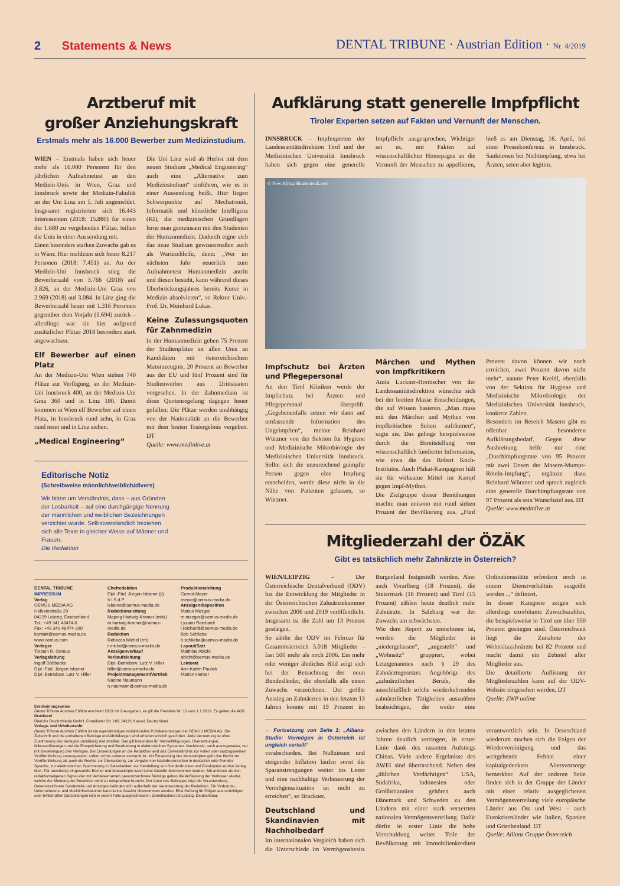2 Statements & News
DENTAL TRIBUNE · Austrian Edition · Nr. 4/2019
Arztberuf mit
großer Anziehungskraft
Erstmals mehr als 16.000 Bewerber zum Medizinstudium.
WIEN – Erstmals haben sich heuer mehr als 16.000 Personen für den jährlichen Aufnahmetest an den Medizin-Unis in Wien, Graz und Innsbruck sowie der Medizin-Fakultät an der Uni Linz am 5. Juli angemeldet. Insgesamt registrierten sich 16.443 Interessenten (2018: 15.880) für einen der 1.680 zu vergebenden Plätze, teilten die Unis in einer Aussendung mit.
Einen besonders starken Zuwachs gab es in Wien: Hier meldeten sich heuer 8.217 Personen (2018: 7.451) an. An der Medizin-Uni Innsbruck stieg die Bewerberzahl von 3.766 (2018) auf 3.826, an der Medizin-Uni Graz von 2.969 (2018) auf 3.084. In Linz ging die Bewerberzahl heuer mit 1.316 Personen gegenüber dem Vorjahr (1.694) zurück – allerdings war sie hier aufgrund zusätzlicher Plätze 2018 besonders stark angewachsen.
Elf Bewerber auf einen Platz
An der Medizin-Uni Wien stehen 740 Plätze zur Verfügung, an der Medizin-Uni Innsbruck 400, an der Medizin-Uni Graz 360 und in Linz 180. Damit kommen in Wien elf Bewerber auf einen Platz, in Innsbruck rund zehn, in Graz rund neun und in Linz sieben.
„Medical Engineering“
Die Uni Linz wird ab Herbst mit dem neuen Studium „Medical Engineering“ auch eine „Alternative zum Medizinstudium“ einführen, wie es in einer Aussendung heißt. Hier liegen Schwerpunkte auf Mechatronik, Informatik und künstliche Intelligenz (KI), die medizinischen Grundlagen lerne man gemeinsam mit den Studenten der Humanmedizin. Dadurch eigne sich das neue Studium gewissermaßen auch als Warteschleife, denn: „Wer im nächsten Jahr neuerlich zum Aufnahmetest Humanmedizin antritt und diesen besteht, kann während dieses Überbrückungsjahres bereits Kurse in Medizin absolvieren“, so Rektor Univ.-Prof. Dr. Meinhard Lukas.
Keine Zulassungsquoten für Zahnmedizin
In der Humanmedizin gehen 75 Prozent der Studienplätze an allen Unis an Kandidaten mit österreichischem Maturazeugnis, 20 Prozent an Bewerber aus der EU und fünf Prozent sind für Studienwerber aus Drittstaaten vorgesehen. In der Zahnmedizin ist diese Quotenregelung dagegen heuer gefallen: Die Plätze werden unabhängig von der Nationalität an die Bewerber mit dem besten Testergebnis vergeben. DT
Quelle: www.medinlive.at
Editorische Notiz
(Schreibweise männlich/weiblich/divers)
Wir bitten um Verständnis, dass – aus Gründen der Lesbarkeit – auf eine durchgängige Nennung der männlichen und weiblichen Bezeichnungen verzichtet wurde. Selbstverständlich beziehen sich alle Texte in gleicher Weise auf Männer und Frauen.
Die Redaktion
DENTAL TRIBUNE
IMPRESSUM
Verlag
OEMUS MEDIA AG
Holbeinstraße 29
04229 Leipzig, Deutschland
Tel.: +49 341 48474-0
Fax: +49 341 48474-290
kontakt@oemus-media.de
www.oemus.com
Verleger
Torsten R. Oemus
Verlagsleitung
Ingolf Döbbecke
Dipl.-Päd. Jürgen Isbaner
Dipl.-Betriebsw. Lutz V. Hiller
Chefredaktion
Dipl.-Päd. Jürgen Isbaner (ji) V.i.S.d.P.
isbaner@oemus-media.de
Redaktionsleitung
Majang Hartwig-Kramer (mhk)
m.hartwig-kramer@oemus-media.de
Redaktion
Rebecca Michel (rm)
r.michel@oemus-media.de
Anzeigenverkauf Verkaufsleitung
Dipl.-Betriebsw. Lutz V. Hiller
hiller@oemus-media.de
Projektmanagement/Vertrieb
Nadine Naumann
n.naumann@oemus-media.de
Produktionsleitung
Gernot Meyer
meyer@oemus-media.de
Anzeigendisposition
Marius Mezger
m.mezger@oemus-media.de
Lysann Reichardt
l.reichardt@oemus-media.de
Bob Schliebe
b.schliebe@oemus-media.de
Layout/Satz
Matthias Abicht
abicht@oemus-media.de
Lektorat
Ann-Katrin Paulick
Marion Herner
Erscheinungsweise
Dental Tribune Austrian Edition erscheint 2019 mit 8 Ausgaben, es gilt die Preisliste Nr. 10 vom 1.1.2019. Es gelten die AGB.
Druckerei
Dierichs Druck+Media GmbH, Frankfurter Str. 168, 34121 Kassel, Deutschland
Verlags- und Urheberrecht
Dental Tribune Austrian Edition ist ein eigenständiges redaktionelles Publikationsorgan der OEMUS MEDIA AG. Die Zeitschrift und die enthaltenen Beiträge und Abbildungen sind urheberrechtlich geschützt. Jede Verwertung ist ohne Zustimmung des Verlages unzulässig und strafbar. Das gilt besonders für Vervielfältigungen, Übersetzungen, Mikroverfilmungen und die Einspeicherung und Bearbeitung in elektronischen Systemen. Nachdruck, auch auszugsweise, nur mit Genehmigung des Verlages. Bei Einsendungen an die Redaktion wird das Einverständnis zur vollen oder auszugsweisen Veröffentlichung vorausgesetzt, sofern nichts anderes vermerkt ist. Mit Einsendung des Manuskriptes geht das Recht zur Veröffentlichung als auch die Rechte zur Übersetzung, zur Vergabe von Nachdruckrechten in deutscher oder fremder Sprache, zur elektronischen Speicherung in Datenbanken zur Herstellung von Sonderdrucken und Fotokopien an den Verlag über. Für unverlangt eingesandte Bücher und Manuskripte kann keine Gewähr übernommen werden. Mit anderen als den redaktionseigenen Signa oder mit Verfassernamen gekennzeichnete Beiträge geben die Auffassung der Verfasser wieder, welche der Meinung der Redaktion nicht zu entsprechen braucht. Der Autor des Beitrages trägt die Verantwortung. Gekennzeichnete Sonderteile und Anzeigen befinden sich außerhalb der Verantwortung der Redaktion. Für Verbands-, Unternehmens- und Marktinformationen kann keine Gewähr übernommen werden. Eine Haftung für Folgen aus unrichtigen oder fehlerhaften Darstellungen wird in jedem Falle ausgeschlossen. Gerichtsstand ist Leipzig, Deutschland.
Aufklärung statt generelle Impfpflicht
Tiroler Experten setzen auf Fakten und Vernunft der Menschen.
INNSBRUCK – Impfexperten der Landessanitätsdirektion Tirol und der Medizinischen Universität Innsbruck haben sich gegen eine generelle Impfpflicht ausgesprochen. Wichtiger sei es, mit Fakten auf wissenschaftlichen Homepages an die Vernunft der Menschen zu appellieren, hieß es am Dienstag, 16. April, bei einer Pressekonferenz in Innsbruck. Sanktionen bei Nichtimpfung, etwa bei Ärzten, seien aber legitim.
© New Africa/Shutterstock.com
Impfschutz bei Ärzten und Pflegepersonal
An den Tirol Kliniken werde der Impfschutz bei Ärzten und Pflegepersonal überprüft. „Gegebenenfalls setzen wir dann auf umfassende Information des Ungeimpften“, meinte Reinhard Würzner von der Sektion für Hygiene und Medizinische Mikrobiologie der Medizinischen Universität Innsbruck. Sollte sich die unzureichend geimpfte Person gegen eine Impfung entscheiden, werde diese nicht in die Nähe von Patienten gelassen, so Würzner.
Märchen und Mythen von Impfkritikern
Anita Luckner-Hornischer von der Landessanitätsdirektion wünschte sich bei der breiten Masse Entscheidungen, die auf Wissen basieren. „Man muss mit den Märchen und Mythen von impfkritischen Seiten aufräumen“, sagte sie. Das gelinge beispielsweise durch die Bereitstellung von wissenschaftlich fundierter Information, wie etwa die des Robert Koch-Institutes. Auch Plakat-Kampagnen hält sie für wirksame Mittel im Kampf gegen Impf-Mythen.
Die Zielgruppe dieser Bemühungen machte man unisono mit rund sieben Prozent der Bevölkerung aus. „Fünf Prozent davon können wir noch erreichen, zwei Prozent davon nicht mehr“, nannte Peter Kreidl, ebenfalls von der Sektion für Hygiene und Medizinische Mikrobiologie der Medizinischen Universität Innsbruck, konkrete Zahlen.
Besonders im Bereich Masern gibt es offenbar besonderen Aufklärungsbedarf. Gegen diese Ausbreitung helfe nur eine „Durchimpfungsrate von 95 Prozent mit zwei Dosen der Masern-Mumps-Röteln-Impfung“, ergänzte dazu Reinhard Würzner und sprach zugleich eine generelle Durchimpfungsrate von 97 Prozent als sein Wunschziel aus. DT
Quelle: www.medinlive.at
Mitgliederzahl der ÖZÄK
Gibt es tatsächlich mehr Zahnärzte in Österreich?
WIEN/LEIPZIG – Der Österreichische Dentalverband (ODV) hat die Entwicklung der Mitglieder in der Österreichischen Zahnärztekammer zwischen 2006 und 2019 veröffentlicht. Insgesamt ist die Zahl um 13 Prozent gestiegen.
So zählte der ODV im Februar für Gesamtösterreich 5.018 Mitglieder – fast 500 mehr als noch 2006. Ein mehr oder weniger ähnliches Bild zeigt sich bei der Betrachtung der neun Bundesländer, die ebenfalls alle einen Zuwachs verzeichnen. Der größte Anstieg an Zahnärzten in den letzten 13 Jahren konnte mit 19 Prozent im Burgenland festgestellt werden. Aber auch Vorarlberg (18 Prozent), die Steiermark (16 Prozent) und Tirol (15 Prozent) zählen heute deutlich mehr Zahnärzte. In Salzburg war der Zuwachs am schwächsten.
Wie dem Report zu entnehmen ist, werden die Mitglieder in „niedergelassen“, „angestellt“ und „Wohnsitz“ gruppiert, wobei Letztgenanntes nach § 29 des Zahnärztegesetzes Angehörige des „zahnärztlichen Berufs, die ausschließlich solche wiederkehrenden zahnärztlichen Tätigkeiten auszuüben beabsichtigen, die weder eine Ordinationsstätte erfordern noch in einem Dienstverhältnis ausgeübt werden ...“ definiert.
In dieser Kategorie zeigen sich allerdings exorbitante Zuwachszahlen, die beispielsweise in Tirol um über 500 Prozent gestiegen sind. Österreichweit liegt die Zunahme der Wohnsitzzahnärzte bei 82 Prozent und macht damit ein Zehntel aller Mitglieder aus.
Die detaillierte Auflistung der Mitgliederzahlen kann auf der ODV-Website eingesehen werden. DT
Quelle: ZWP online
← Fortsetzung von Seite 1: „Allianz-Studie: Vermögen in Österreich ist ungleich verteilt“
verabschieden. Bei Nullzinsen und steigender Inflation laufen sonst die Sparanstrengungen weiter ins Leere und eine nachhaltige Verbesserung der Vermögenssituation ist nicht zu erreichen“, so Bruckner.
Deutschland und Skandinavien mit Nachholbedarf
Im internationalen Vergleich haben sich die Unterschiede im Vermögensbesitz zwischen den Ländern in den letzten Jahren deutlich verringert, in erster Linie dank des rasanten Aufstiegs Chinas. Viele andere Ergebnisse des AWEI sind überraschend. Neben den „üblichen Verdächtigen“ USA, Südafrika, Indonesien oder Großbritannien gehören auch Dänemark und Schweden zu den Ländern mit einer stark verzerrten nationalen Vermögensverteilung. Dafür dürfte in erster Linie die hohe Verschuldung weiter Teile der Bevölkerung mit Immobilienkrediten verantwortlich sein. In Deutschland wiederum machen sich die Folgen der Wiedervereinigung und das weitgehende Fehlen einer kapitalgedeckten Altersvorsorge bemerkbar. Auf der anderen Seite finden sich in der Gruppe der Länder mit einer relativ ausgeglichenen Vermögensverteilung viele europäische Länder aus Ost und West – auch Eurokrisenländer wie Italien, Spanien und Griechenland. DT
Quelle: Allianz Gruppe Österreich